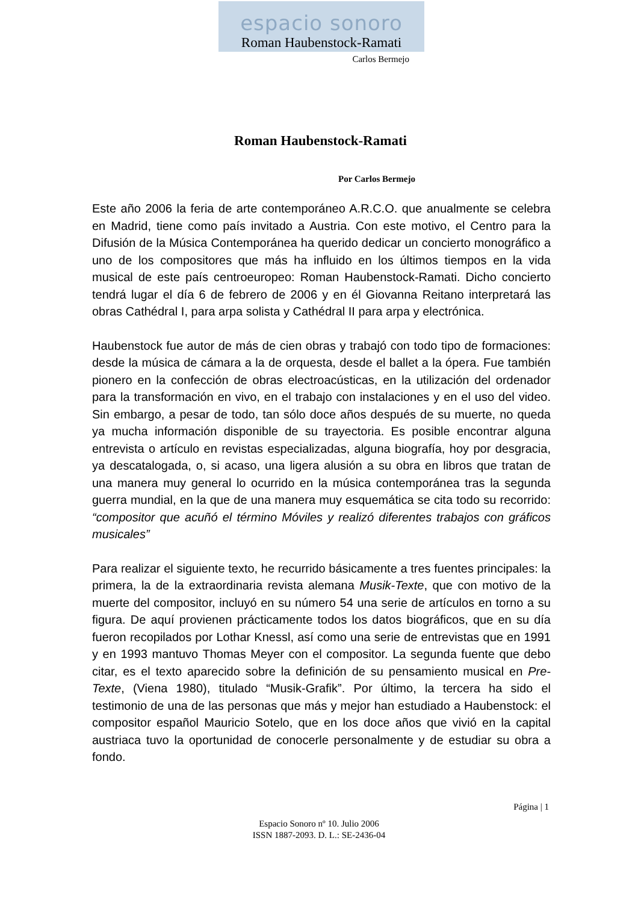espacio sonoro
Roman Haubenstock-Ramati
Carlos Bermejo
Roman Haubenstock-Ramati
Por Carlos Bermejo
Este año 2006 la feria de arte contemporáneo A.R.C.O. que anualmente se celebra en Madrid, tiene como país invitado a Austria. Con este motivo, el Centro para la Difusión de la Música Contemporánea ha querido dedicar un concierto monográfico a uno de los compositores que más ha influido en los últimos tiempos en la vida musical de este país centroeuropeo: Roman Haubenstock-Ramati. Dicho concierto tendrá lugar el día 6 de febrero de 2006 y en él Giovanna Reitano interpretará las obras Cathédral I, para arpa solista y Cathédral II para arpa y electrónica.
Haubenstock fue autor de más de cien obras y trabajó con todo tipo de formaciones: desde la música de cámara a la de orquesta, desde el ballet a la ópera. Fue también pionero en la confección de obras electroacústicas, en la utilización del ordenador para la transformación en vivo, en el trabajo con instalaciones y en el uso del video. Sin embargo, a pesar de todo, tan sólo doce años después de su muerte, no queda ya mucha información disponible de su trayectoria. Es posible encontrar alguna entrevista o artículo en revistas especializadas, alguna biografía, hoy por desgracia, ya descatalogada, o, si acaso, una ligera alusión a su obra en libros que tratan de una manera muy general lo ocurrido en la música contemporánea tras la segunda guerra mundial, en la que de una manera muy esquemática se cita todo su recorrido: “compositor que acuñó el término Móviles y realizó diferentes trabajos con gráficos musicales”
Para realizar el siguiente texto, he recurrido básicamente a tres fuentes principales: la primera, la de la extraordinaria revista alemana Musik-Texte, que con motivo de la muerte del compositor, incluyó en su número 54 una serie de artículos en torno a su figura. De aquí provienen prácticamente todos los datos biográficos, que en su día fueron recopilados por Lothar Knessl, así como una serie de entrevistas que en 1991 y en 1993 mantuvo Thomas Meyer con el compositor. La segunda fuente que debo citar, es el texto aparecido sobre la definición de su pensamiento musical en Pre-Texte, (Viena 1980), titulado “Musik-Grafik”. Por último, la tercera ha sido el testimonio de una de las personas que más y mejor han estudiado a Haubenstock: el compositor español Mauricio Sotelo, que en los doce años que vivió en la capital austriaca tuvo la oportunidad de conocerle personalmente y de estudiar su obra a fondo.
Página | 1
Espacio Sonoro nº 10. Julio 2006
ISSN 1887-2093. D. L.: SE-2436-04